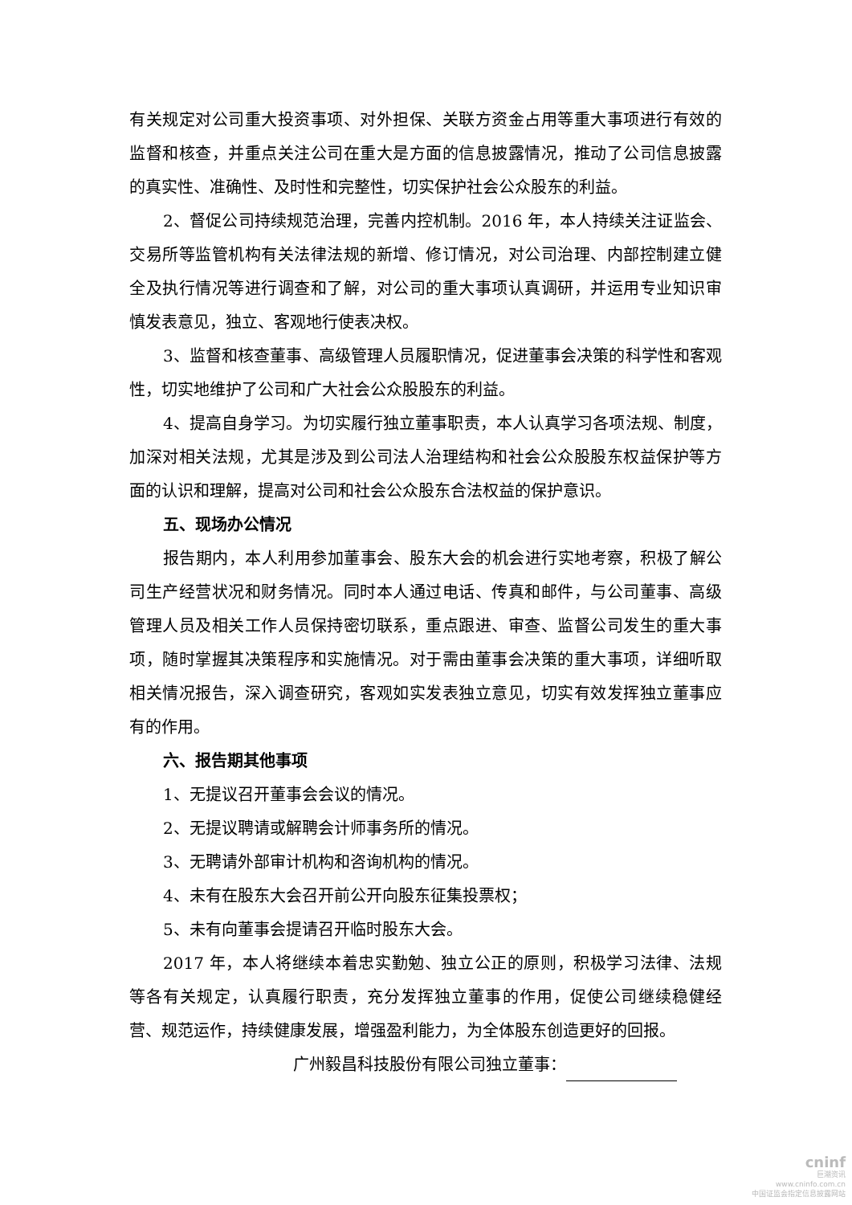有关规定对公司重大投资事项、对外担保、关联方资金占用等重大事项进行有效的监督和核查，并重点关注公司在重大是方面的信息披露情况，推动了公司信息披露的真实性、准确性、及时性和完整性，切实保护社会公众股东的利益。
2、督促公司持续规范治理，完善内控机制。2016 年，本人持续关注证监会、交易所等监管机构有关法律法规的新增、修订情况，对公司治理、内部控制建立健全及执行情况等进行调查和了解，对公司的重大事项认真调研，并运用专业知识审慎发表意见，独立、客观地行使表决权。
3、监督和核查董事、高级管理人员履职情况，促进董事会决策的科学性和客观性，切实地维护了公司和广大社会公众股股东的利益。
4、提高自身学习。为切实履行独立董事职责，本人认真学习各项法规、制度，加深对相关法规，尤其是涉及到公司法人治理结构和社会公众股股东权益保护等方面的认识和理解，提高对公司和社会公众股东合法权益的保护意识。
五、现场办公情况
报告期内，本人利用参加董事会、股东大会的机会进行实地考察，积极了解公司生产经营状况和财务情况。同时本人通过电话、传真和邮件，与公司董事、高级管理人员及相关工作人员保持密切联系，重点跟进、审查、监督公司发生的重大事项，随时掌握其决策程序和实施情况。对于需由董事会决策的重大事项，详细听取相关情况报告，深入调查研究，客观如实发表独立意见，切实有效发挥独立董事应有的作用。
六、报告期其他事项
1、无提议召开董事会会议的情况。
2、无提议聘请或解聘会计师事务所的情况。
3、无聘请外部审计机构和咨询机构的情况。
4、未有在股东大会召开前公开向股东征集投票权；
5、未有向董事会提请召开临时股东大会。
2017 年，本人将继续本着忠实勤勉、独立公正的原则，积极学习法律、法规等各有关规定，认真履行职责，充分发挥独立董事的作用，促使公司继续稳健经营、规范运作，持续健康发展，增强盈利能力，为全体股东创造更好的回报。
广州毅昌科技股份有限公司独立董事：
cninf
巨潮资讯
www.cninfo.com.cn
中国证监会指定信息披露网站